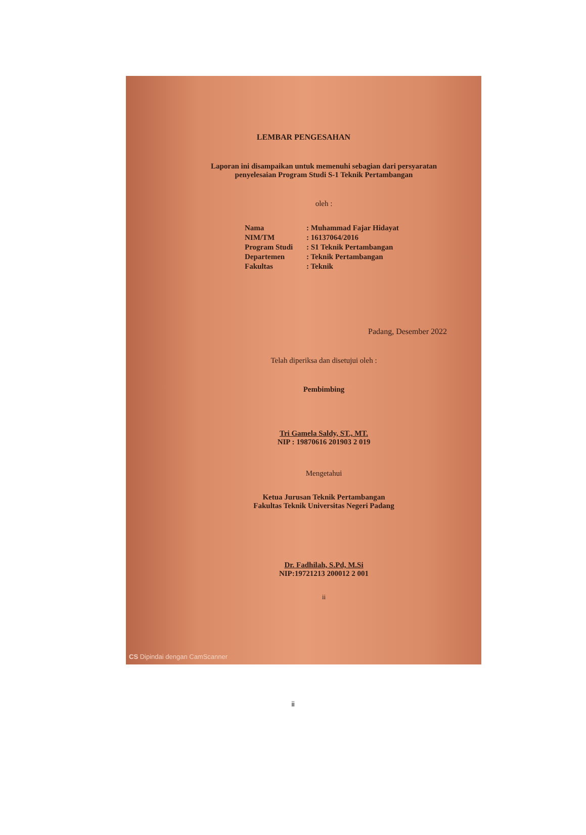LEMBAR PENGESAHAN
Laporan ini disampaikan untuk memenuhi sebagian dari persyaratan penyelesaian Program Studi S-1 Teknik Pertambangan
oleh :
| Nama | : Muhammad Fajar Hidayat |
| NIM/TM | : 16137064/2016 |
| Program Studi | : S1 Teknik Pertambangan |
| Departemen | : Teknik Pertambangan |
| Fakultas | : Teknik |
Padang, Desember 2022
Telah diperiksa dan disetujui oleh :
Pembimbing
Tri Gamela Saldy, ST., MT.
NIP : 19870616 201903 2 019
Mengetahui
Ketua Jurusan Teknik Pertambangan
Fakultas Teknik Universitas Negeri Padang
Dr. Fadhilah, S.Pd, M.Si
NIP:19721213 200012 2 001
ii
CS Dipindai dengan CamScanner
ii